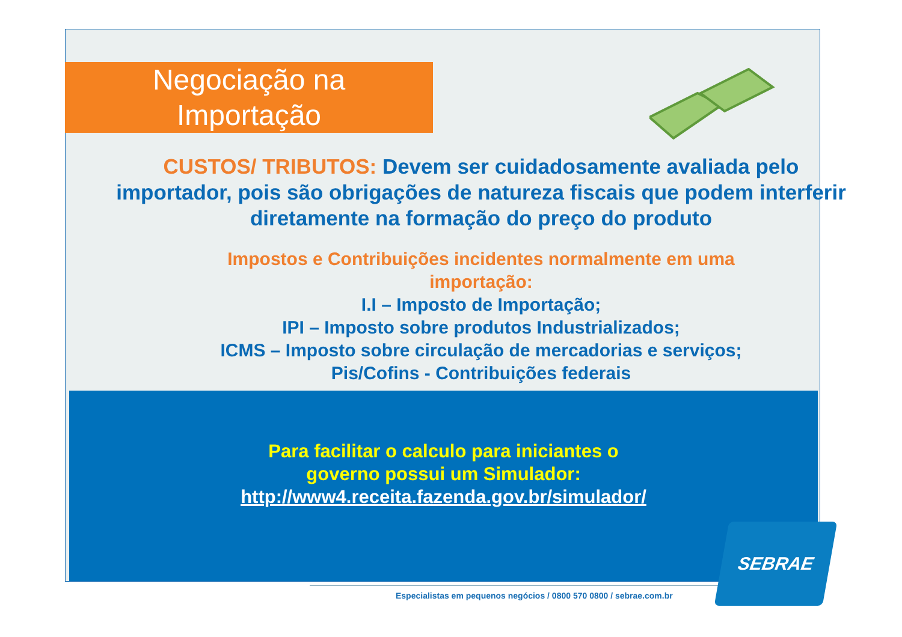Negociação na
Importação
CUSTOS/ TRIBUTOS: Devem ser cuidadosamente avaliada pelo importador, pois são obrigações de natureza fiscais que podem interferir diretamente na formação do preço do produto
Impostos e Contribuições incidentes normalmente em uma
importação:
I.I – Imposto de Importação;
IPI – Imposto sobre produtos Industrializados;
ICMS – Imposto sobre circulação de mercadorias e serviços;
Pis/Cofins - Contribuições federais
Para facilitar o calculo para iniciantes o
governo possui um Simulador:
http://www4.receita.fazenda.gov.br/simulador/
Especialistas em pequenos negócios / 0800 570 0800 / sebrae.com.br
SEBRAE